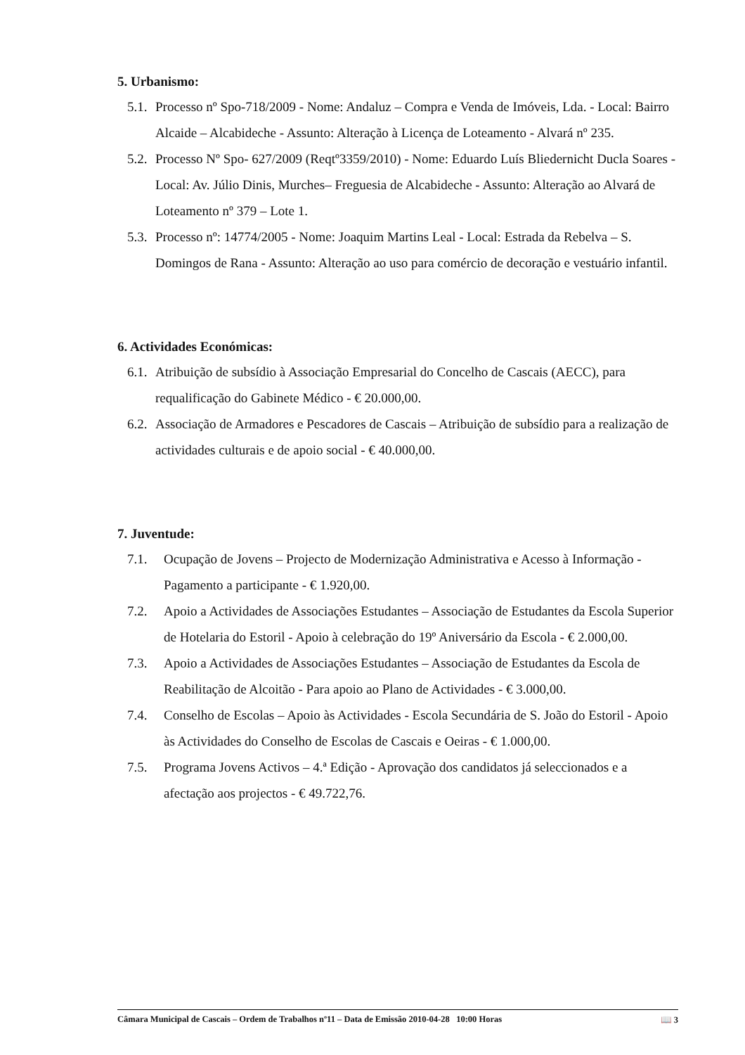5. Urbanismo:
5.1. Processo nº Spo-718/2009 - Nome: Andaluz – Compra e Venda de Imóveis, Lda. - Local: Bairro Alcaide – Alcabideche - Assunto: Alteração à Licença de Loteamento - Alvará nº 235.
5.2. Processo Nº Spo- 627/2009 (Reqtº3359/2010) - Nome: Eduardo Luís Bliedernicht Ducla Soares - Local: Av. Júlio Dinis, Murches– Freguesia de Alcabideche - Assunto: Alteração ao Alvará de Loteamento nº 379 – Lote 1.
5.3. Processo nº: 14774/2005 - Nome: Joaquim Martins Leal - Local: Estrada da Rebelva – S. Domingos de Rana - Assunto: Alteração ao uso para comércio de decoração e vestuário infantil.
6. Actividades Económicas:
6.1. Atribuição de subsídio à Associação Empresarial do Concelho de Cascais (AECC), para requalificação do Gabinete Médico - € 20.000,00.
6.2. Associação de Armadores e Pescadores de Cascais – Atribuição de subsídio para a realização de actividades culturais e de apoio social - € 40.000,00.
7. Juventude:
7.1. Ocupação de Jovens – Projecto de Modernização Administrativa e Acesso à Informação - Pagamento a participante - € 1.920,00.
7.2. Apoio a Actividades de Associações Estudantes – Associação de Estudantes da Escola Superior de Hotelaria do Estoril - Apoio à celebração do 19º Aniversário da Escola - € 2.000,00.
7.3. Apoio a Actividades de Associações Estudantes – Associação de Estudantes da Escola de Reabilitação de Alcoitão - Para apoio ao Plano de Actividades - € 3.000,00.
7.4. Conselho de Escolas – Apoio às Actividades - Escola Secundária de S. João do Estoril - Apoio às Actividades do Conselho de Escolas de Cascais e Oeiras - € 1.000,00.
7.5. Programa Jovens Activos – 4.ª Edição - Aprovação dos candidatos já seleccionados e a afectação aos projectos - € 49.722,76.
Câmara Municipal de Cascais – Ordem de Trabalhos nº11 – Data de Emissão 2010-04-28 10:00 Horas 📖 3